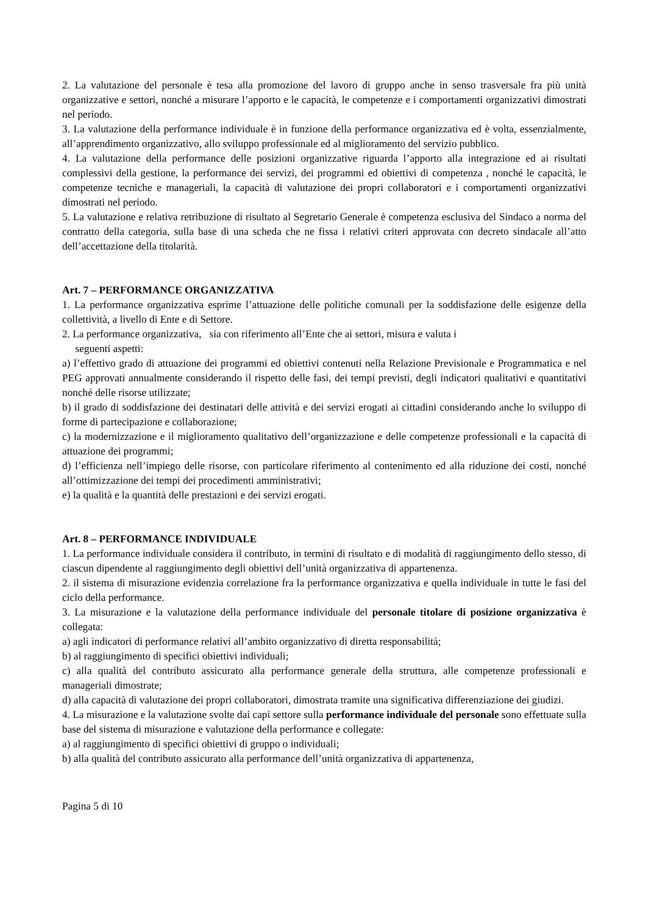2. La valutazione del personale è tesa alla promozione del lavoro di gruppo anche in senso trasversale fra più unità organizzative e settori, nonché a misurare l’apporto e le capacità, le competenze e i comportamenti organizzativi dimostrati nel periodo.
3. La valutazione della performance individuale è in funzione della performance organizzativa ed è volta, essenzialmente, all’apprendimento organizzativo, allo sviluppo professionale ed al miglioramento del servizio pubblico.
4. La valutazione della performance delle posizioni organizzative riguarda l’apporto alla integrazione ed ai risultati complessivi della gestione, la performance dei servizi, dei programmi ed obiettivi di competenza , nonché le capacità, le competenze tecniche e manageriali, la capacità di valutazione dei propri collaboratori e i comportamenti organizzativi dimostrati nel periodo.
5. La valutazione e relativa retribuzione di risultato al Segretario Generale è competenza esclusiva del Sindaco a norma del contratto della categoria, sulla base di una scheda che ne fissa i relativi criteri approvata con decreto sindacale all’atto dell’accettazione della titolarità.
Art. 7 – PERFORMANCE ORGANIZZATIVA
1. La performance organizzativa esprime l’attuazione delle politiche comunali per la soddisfazione delle esigenze della collettività, a livello di Ente e di Settore.
2. La performance organizzativa, sia con riferimento all’Ente che ai settori, misura e valuta i
seguenti aspetti:
a) l’effettivo grado di attuazione dei programmi ed obiettivi contenuti nella Relazione Previsionale e Programmatica e nel PEG approvati annualmente considerando il rispetto delle fasi, dei tempi previsti, degli indicatori qualitativi e quantitativi nonché delle risorse utilizzate;
b) il grado di soddisfazione dei destinatari delle attività e dei servizi erogati ai cittadini considerando anche lo sviluppo di forme di partecipazione e collaborazione;
c) la modernizzazione e il miglioramento qualitativo dell’organizzazione e delle competenze professionali e la capacità di attuazione dei programmi;
d) l’efficienza nell’impiego delle risorse, con particolare riferimento al contenimento ed alla riduzione dei costi, nonché all’ottimizzazione dei tempi dei procedimenti amministrativi;
e) la qualità e la quantità delle prestazioni e dei servizi erogati.
Art. 8 – PERFORMANCE INDIVIDUALE
1. La performance individuale considera il contributo, in termini di risultato e di modalità di raggiungimento dello stesso, di ciascun dipendente al raggiungimento degli obiettivi dell’unità organizzativa di appartenenza.
2. il sistema di misurazione evidenzia correlazione fra la performance organizzativa e quella individuale in tutte le fasi del ciclo della performance.
3. La misurazione e la valutazione della performance individuale del personale titolare di posizione organizzativa è collegata:
a) agli indicatori di performance relativi all’ambito organizzativo di diretta responsabilità;
b) al raggiungimento di specifici obiettivi individuali;
c) alla qualità del contributo assicurato alla performance generale della struttura, alle competenze professionali e manageriali dimostrate;
d) alla capacità di valutazione dei propri collaboratori, dimostrata tramite una significativa differenziazione dei giudizi.
4. La misurazione e la valutazione svolte dai capi settore sulla performance individuale del personale sono effettuate sulla base del sistema di misurazione e valutazione della performance e collegate:
a) al raggiungimento di specifici obiettivi di gruppo o individuali;
b) alla qualità del contributo assicurato alla performance dell’unità organizzativa di appartenenza,
Pagina 5 di 10